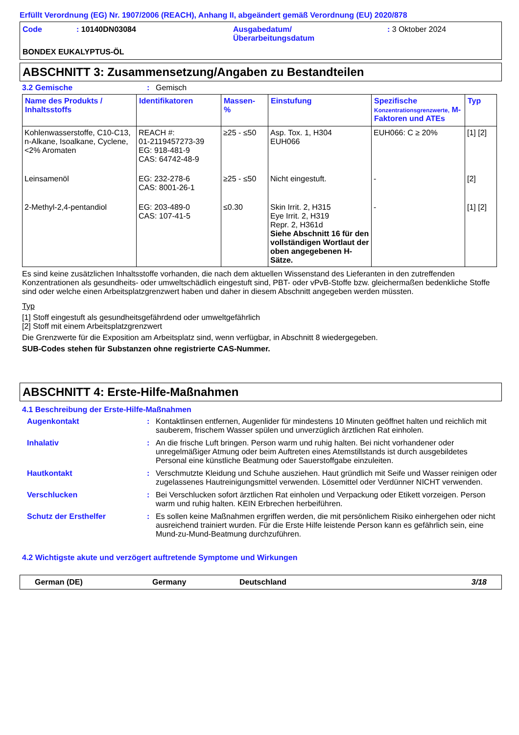Erfüllt Verordnung (EG) Nr. 1907/2006 (REACH), Anhang II, abgeändert gemäß Verordnung (EU) 2020/878
Code
: 10140DN03084
Ausgabedatum/
Überarbeitungsdatum
: 3 Oktober 2024
BONDEX EUKALYPTUS-ÖL
ABSCHNITT 3: Zusammensetzung/Angaben zu Bestandteilen
3.2 Gemische: Gemisch
| Name des Produkts / Inhaltsstoffs | Identifikatoren | Massen- % | Einstufung | Spezifische Konzentrationsgrenzwerte, M-Faktoren und ATEs | Typ |
| --- | --- | --- | --- | --- | --- |
| Kohlenwasserstoffe, C10-C13, n-Alkane, Isoalkane, Cyclene, <2% Aromaten | REACH #: 01-2119457273-39 EG: 918-481-9 CAS: 64742-48-9 | ≥25 - ≤50 | Asp. Tox. 1, H304 EUH066 | EUH066: C ≥ 20% | [1] [2] |
| Leinsamenöl | EG: 232-278-6 CAS: 8001-26-1 | ≥25 - ≤50 | Nicht eingestuft. | - | [2] |
| 2-Methyl-2,4-pentandiol | EG: 203-489-0 CAS: 107-41-5 | ≤0.30 | Skin Irrit. 2, H315 Eye Irrit. 2, H319 Repr. 2, H361d Siehe Abschnitt 16 für den vollständigen Wortlaut der oben angegebenen H-Sätze. | - | [1] [2] |
Es sind keine zusätzlichen Inhaltsstoffe vorhanden, die nach dem aktuellen Wissenstand des Lieferanten in den zutreffenden Konzentrationen als gesundheits- oder umweltschädlich eingestuft sind, PBT- oder vPvB-Stoffe bzw. gleichermaßen bedenkliche Stoffe sind oder welche einen Arbeitsplatzgrenzwert haben und daher in diesem Abschnitt angegeben werden müssten.
Typ
[1] Stoff eingestuft als gesundheitsgefährdend oder umweltgefährlich
[2] Stoff mit einem Arbeitsplatzgrenzwert
Die Grenzwerte für die Exposition am Arbeitsplatz sind, wenn verfügbar, in Abschnitt 8 wiedergegeben.
SUB-Codes stehen für Substanzen ohne registrierte CAS-Nummer.
ABSCHNITT 4: Erste-Hilfe-Maßnahmen
4.1 Beschreibung der Erste-Hilfe-Maßnahmen
Augenkontakt: Kontaktlinsen entfernen, Augenlider für mindestens 10 Minuten geöffnet halten und reichlich mit sauberem, frischem Wasser spülen und unverzüglich ärztlichen Rat einholen.
Inhalativ: An die frische Luft bringen. Person warm und ruhig halten. Bei nicht vorhandener oder unregelmäßiger Atmung oder beim Auftreten eines Atemstillstands ist durch ausgebildetes Personal eine künstliche Beatmung oder Sauerstoffgabe einzuleiten.
Hautkontakt: Verschmutzte Kleidung und Schuhe ausziehen. Haut gründlich mit Seife und Wasser reinigen oder zugelassenes Hautreinigungsmittel verwenden. Lösemittel oder Verdünner NICHT verwenden.
Verschlucken: Bei Verschlucken sofort ärztlichen Rat einholen und Verpackung oder Etikett vorzeigen. Person warm und ruhig halten. KEIN Erbrechen herbeiführen.
Schutz der Ersthelfer: Es sollen keine Maßnahmen ergriffen werden, die mit persönlichem Risiko einhergehen oder nicht ausreichend trainiert wurden. Für die Erste Hilfe leistende Person kann es gefährlich sein, eine Mund-zu-Mund-Beatmung durchzuführen.
4.2 Wichtigste akute und verzögert auftretende Symptome und Wirkungen
German (DE) Germany Deutschland 3/18